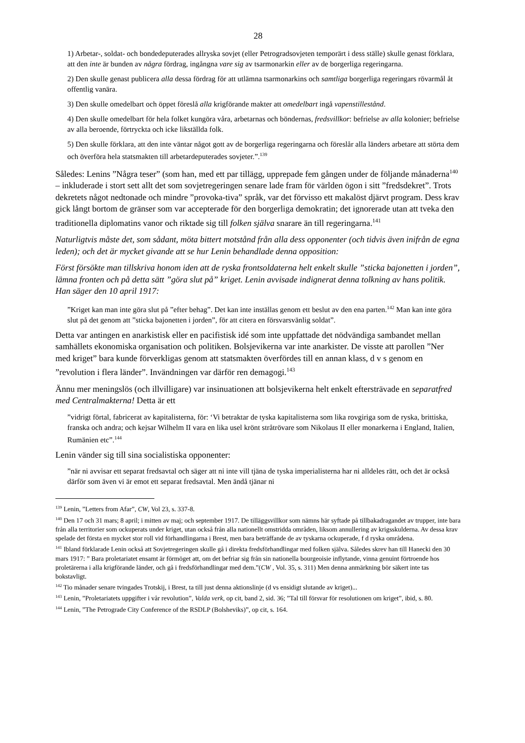28
1) Arbetar-, soldat- och bondedeputerades allryska sovjet (eller Petrogradsovjeten temporärt i dess ställe) skulle genast förklara, att den inte är bunden av några fördrag, ingångna vare sig av tsarmonarkin eller av de borgerliga regeringarna.
2) Den skulle genast publicera alla dessa fördrag för att utlämna tsarmonarkins och samtliga borgerliga regeringars rövarmål åt offentlig vanära.
3) Den skulle omedelbart och öppet föreslå alla krigförande makter att omedelbart ingå vapenstillestånd.
4) Den skulle omedelbart för hela folket kungöra våra, arbetarnas och böndernas, fredsvillkor: befrielse av alla kolonier; befrielse av alla beroende, förtryckta och icke likställda folk.
5) Den skulle förklara, att den inte väntar något gott av de borgerliga regeringarna och föreslår alla länders arbetare att störta dem och överföra hela statsmakten till arbetardeputerades sovjeter.”.<sup>139</sup>
Således: Lenins ”Några teser” (som han, med ett par tillägg, upprepade fem gången under de följande månaderna<sup>140</sup> – inkluderade i stort sett allt det som sovjetregeringen senare lade fram för världen ögon i sitt ”fredsdekret”. Trots dekretets något nedtonade och mindre ”provoka-tiva” språk, var det förvisso ett makalöst djärvt program. Dess krav gick långt bortom de gränser som var accepterade för den borgerliga demokratin; det ignorerade utan att tveka den traditionella diplomatins vanor och riktade sig till folken själva snarare än till regeringarna.<sup>141</sup>
Naturligtvis måste det, som sådant, möta bittert motstånd från alla dess opponenter (och tidvis även inifrån de egna leden); och det är mycket givande att se hur Lenin behandlade denna opposition:
Först försökte man tillskriva honom iden att de ryska frontsoldaterna helt enkelt skulle ”sticka bajonetten i jorden”, lämna fronten och på detta sätt ”göra slut på” kriget. Lenin avvisade indignerat denna tolkning av hans politik. Han säger den 10 april 1917:
”Kriget kan man inte göra slut på ”efter behag”. Det kan inte inställas genom ett beslut av den ena parten.<sup>142</sup> Man kan inte göra slut på det genom att ”sticka bajonetten i jorden”, för att citera en försvarsvänlig soldat”.
Detta var antingen en anarkistisk eller en pacifistisk idé som inte uppfattade det nödvändiga sambandet mellan samhällets ekonomiska organisation och politiken. Bolsjevikerna var inte anarkister. De visste att parollen ”Ner med kriget” bara kunde förverkligas genom att statsmakten överfördes till en annan klass, d v s genom en ”revolution i flera länder”. Invändningen var därför ren demagogi.<sup>143</sup>
Ännu mer meningslös (och illvilligare) var insinuationen att bolsjevikerna helt enkelt eftersträvade en separatfred med Centralmakterna! Detta är ett
”vidrigt förtal, fabricerat av kapitalisterna, för: ‘Vi betraktar de tyska kapitalisterna som lika rovgiriga som de ryska, brittiska, franska och andra; och kejsar Wilhelm II vara en lika usel krönt stråtrövare som Nikolaus II eller monarkerna i England, Italien, Rumänien etc”.<sup>144</sup>
Lenin vänder sig till sina socialistiska opponenter:
”när ni avvisar ett separat fredsavtal och säger att ni inte vill tjäna de tyska imperialisterna har ni alldeles rätt, och det är också därför som även vi är emot ett separat fredsavtal. Men ändå tjänar ni
<sup>139</sup> Lenin, ”Letters from Afar”, CW, Vol 23, s. 337-8.
<sup>140</sup> Den 17 och 31 mars; 8 april; i mitten av maj; och september 1917. De tilläggsvillkor som nämns här syftade på tillbakadragandet av trupper, inte bara från alla territorier som ockuperats under kriget, utan också från alla nationellt omstridda områden, liksom annullering av krigsskulderna. Av dessa krav spelade det första en mycket stor roll vid förhandlingarna i Brest, men bara beträffande de av tyskarna ockuperade, f d ryska områdena.
<sup>141</sup> Ibland förklarade Lenin också att Sovjetregeringen skulle gå i direkta fredsförhandlingar med folken själva. Således skrev han till Hanecki den 30 mars 1917: ” Bara proletariatet ensamt är förmöget att, om det befriar sig från sin nationella bourgeoisie inflytande, vinna genuint förtroende hos proletärerna i alla krigförande länder, och gå i fredsförhandlingar med dem.”(CW , Vol. 35, s. 311) Men denna anmärkning bör säkert inte tas bokstavligt.
<sup>142</sup> Tio månader senare tvingades Trotskij, i Brest, ta till just denna aktionslinje (d vs ensidigt slutande av kriget)...
<sup>143</sup> Lenin, ”Proletariatets uppgifter i vår revolution”, Valda verk, op cit, band 2, sid. 36; ”Tal till försvar för resolutionen om kriget”, ibid, s. 80.
<sup>144</sup> Lenin, ”The Petrograde City Conference of the RSDLP (Bolsheviks)”, op cit, s. 164.